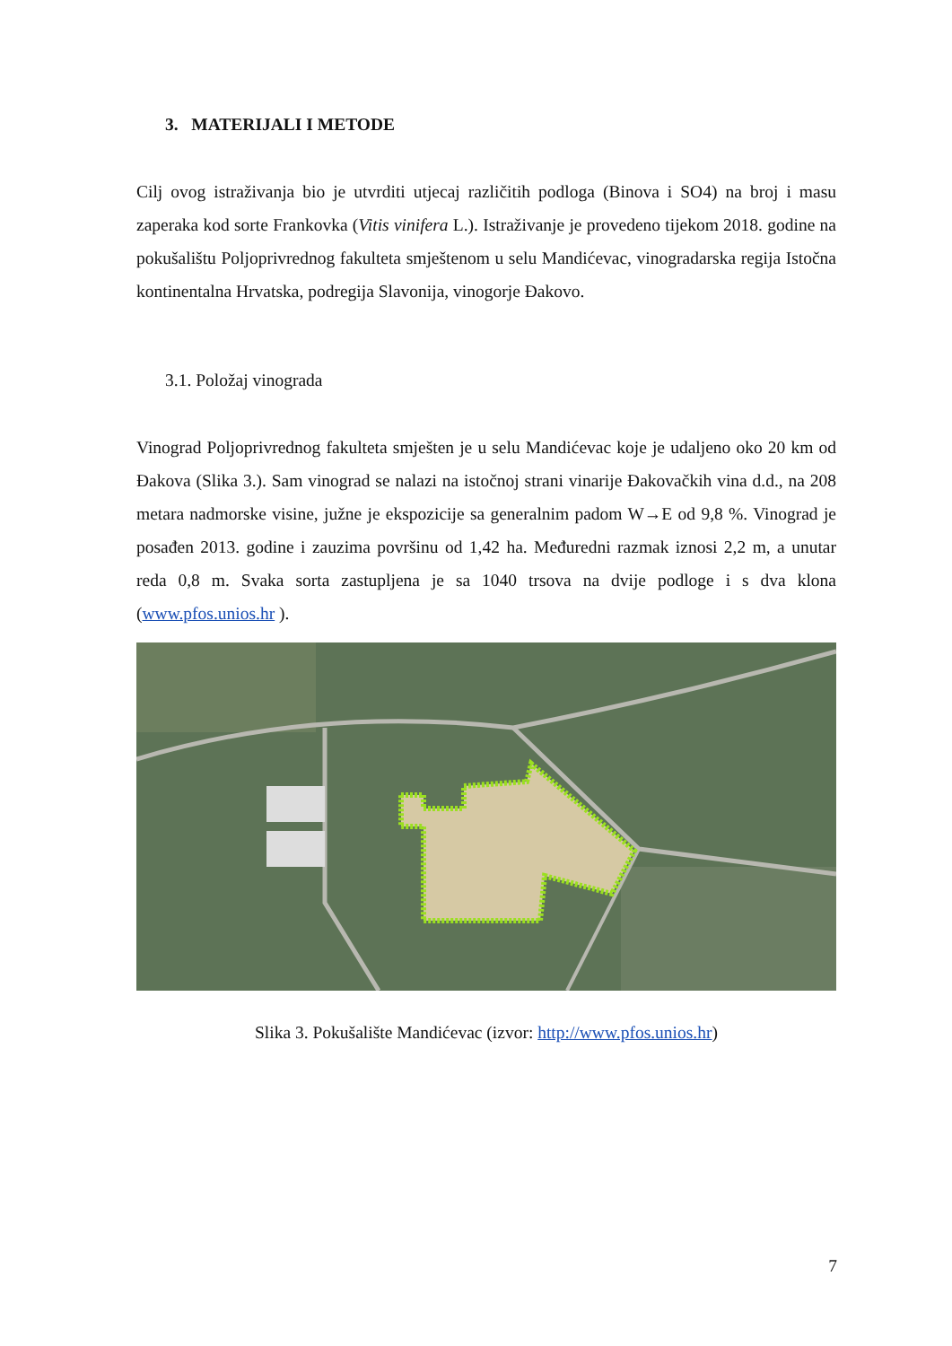3. MATERIJALI I METODE
Cilj ovog istraživanja bio je utvrditi utjecaj različitih podloga (Binova i SO4) na broj i masu zaperaka kod sorte Frankovka (Vitis vinifera L.). Istraživanje je provedeno tijekom 2018. godine na pokušalištu Poljoprivrednog fakulteta smještenom u selu Mandićevac, vinogradarska regija Istočna kontinentalna Hrvatska, podregija Slavonija, vinogorje Đakovo.
3.1. Položaj vinograda
Vinograd Poljoprivrednog fakulteta smješten je u selu Mandićevac koje je udaljeno oko 20 km od Đakova (Slika 3.). Sam vinograd se nalazi na istočnoj strani vinarije Đakovačkih vina d.d., na 208 metara nadmorske visine, južne je ekspozicije sa generalnim padom W→E od 9,8 %. Vinograd je posađen 2013. godine i zauzima površinu od 1,42 ha. Međuredni razmak iznosi 2,2 m, a unutar reda 0,8 m. Svaka sorta zastupljena je sa 1040 trsova na dvije podloge i s dva klona (www.pfos.unios.hr ).
Slika 3. Pokušalište Mandićevac (izvor: http://www.pfos.unios.hr)
7